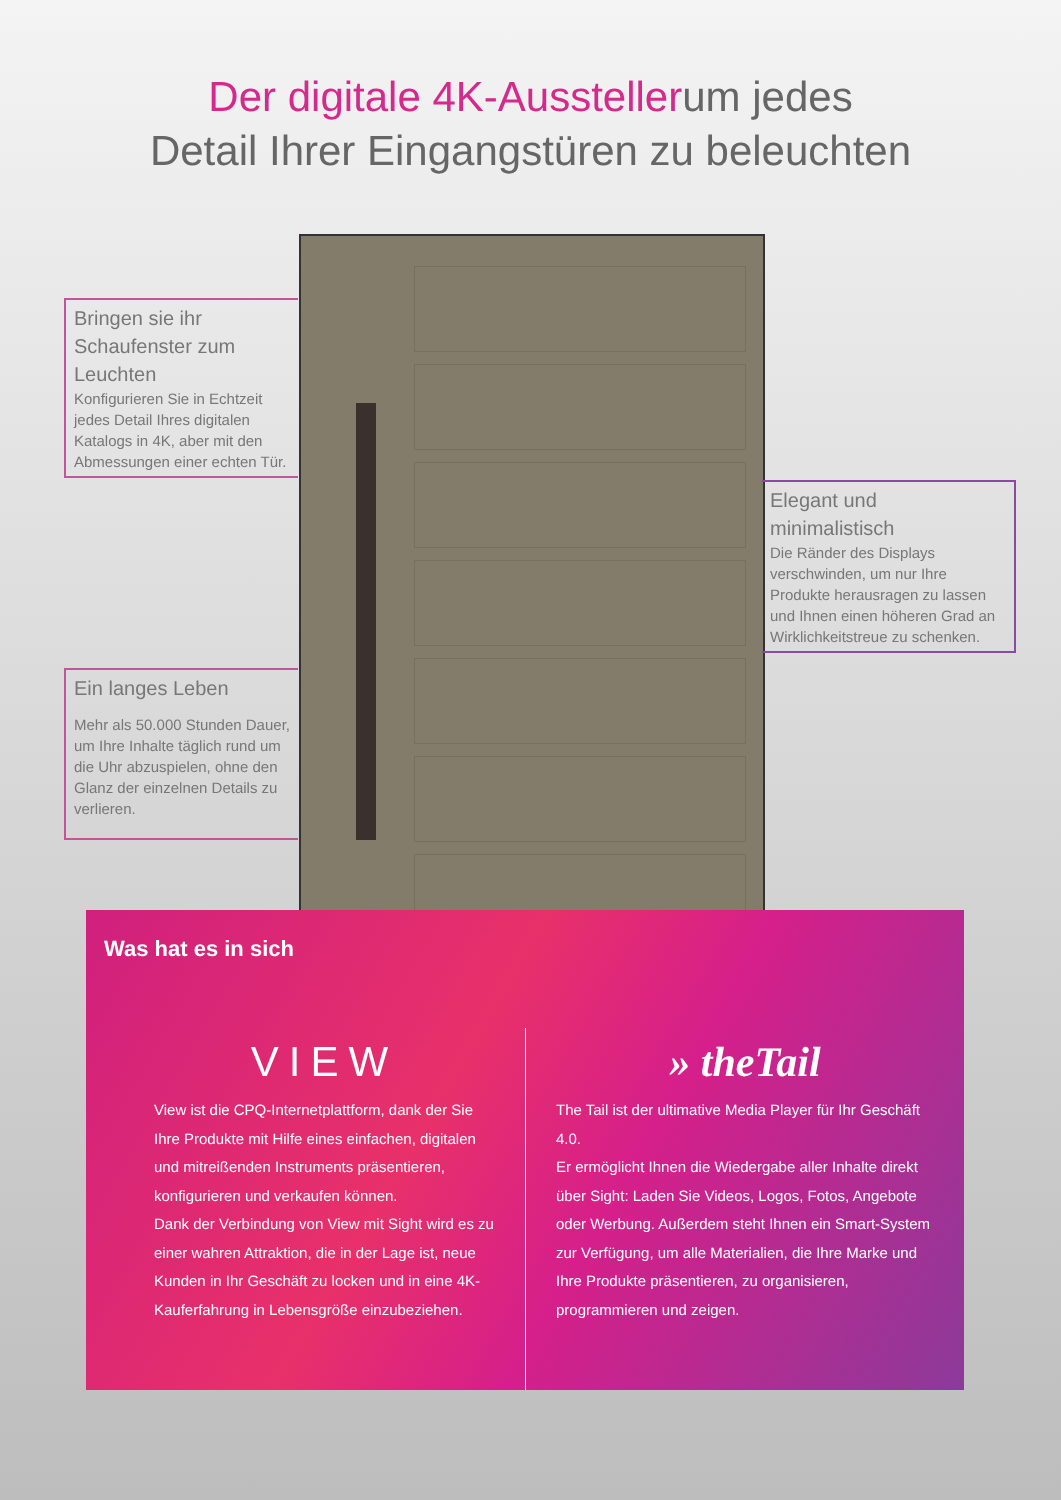Der digitale 4K-Ausstellerum jedes
Detail Ihrer Eingangstüren zu beleuchten
Bringen sie ihr Schaufenster zum Leuchten
Konfigurieren Sie in Echtzeit jedes Detail Ihres digitalen Katalogs in 4K, aber mit den Abmessungen einer echten Tür.
Ein langes Leben
Mehr als 50.000 Stunden Dauer, um Ihre Inhalte täglich rund um die Uhr abzuspielen, ohne den Glanz der einzelnen Details zu verlieren.
Elegant und minimalistisch
Die Ränder des Displays verschwinden, um nur Ihre Produkte herausragen zu lassen und Ihnen einen höheren Grad an Wirklichkeitstreue zu schenken.
Was hat es in sich
VIEW
View ist die CPQ-Internetplattform, dank der Sie Ihre Produkte mit Hilfe eines einfachen, digitalen und mitreißenden Instruments präsentieren, konfigurieren und verkaufen können.
Dank der Verbindung von View mit Sight wird es zu einer wahren Attraktion, die in der Lage ist, neue Kunden in Ihr Geschäft zu locken und in eine 4K-Kauferfahrung in Lebensgröße einzubeziehen.
» theTail
The Tail ist der ultimative Media Player für Ihr Geschäft 4.0.
Er ermöglicht Ihnen die Wiedergabe aller Inhalte direkt über Sight: Laden Sie Videos, Logos, Fotos, Angebote oder Werbung. Außerdem steht Ihnen ein Smart-System zur Verfügung, um alle Materialien, die Ihre Marke und Ihre Produkte präsentieren, zu organisieren, programmieren und zeigen.